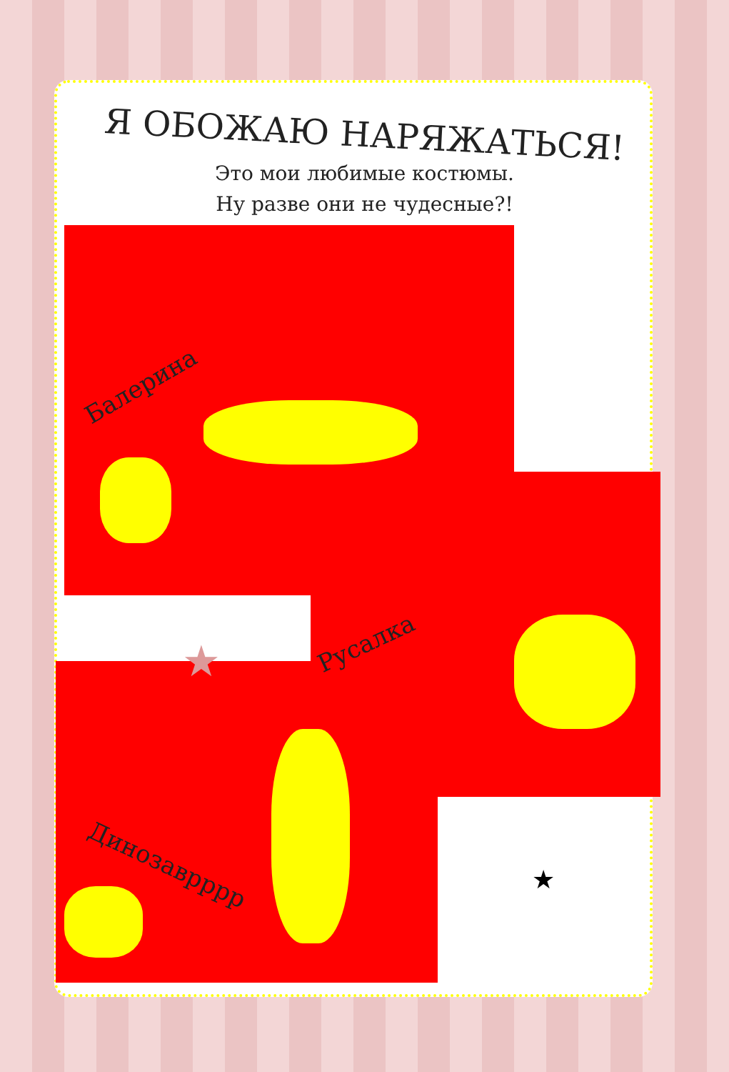Я ОБОЖАЮ НАРЯЖАТЬСЯ!
Это мои любимые костюмы.
Ну разве они не чудесные?!
Балерина
Русалка
Динозаврррр ★
★